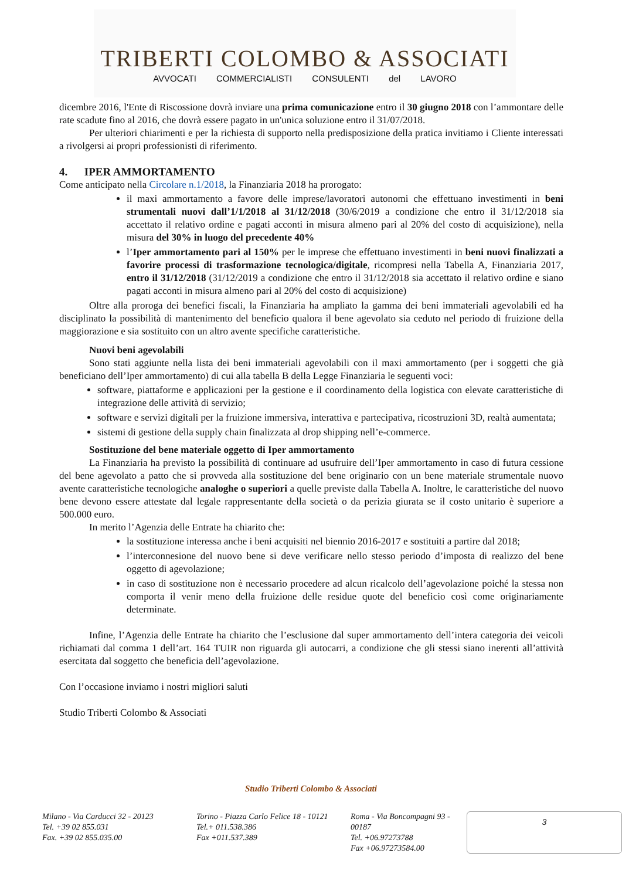TRIBERTI COLOMBO & ASSOCIATI
AVVOCATI COMMERCIALISTI CONSULENTI del LAVORO
dicembre 2016, l'Ente di Riscossione dovrà inviare una prima comunicazione entro il 30 giugno 2018 con l’ammontare delle rate scadute fino al 2016, che dovrà essere pagato in un'unica soluzione entro il 31/07/2018.
Per ulteriori chiarimenti e per la richiesta di supporto nella predisposizione della pratica invitiamo i Cliente interessati a rivolgersi ai propri professionisti di riferimento.
4. IPER AMMORTAMENTO
Come anticipato nella Circolare n.1/2018, la Finanziaria 2018 ha prorogato:
il maxi ammortamento a favore delle imprese/lavoratori autonomi che effettuano investimenti in beni strumentali nuovi dall’1/1/2018 al 31/12/2018 (30/6/2019 a condizione che entro il 31/12/2018 sia accettato il relativo ordine e pagati acconti in misura almeno pari al 20% del costo di acquisizione), nella misura del 30% in luogo del precedente 40%
l’Iper ammortamento pari al 150% per le imprese che effettuano investimenti in beni nuovi finalizzati a favorire processi di trasformazione tecnologica/digitale, ricompresi nella Tabella A, Finanziaria 2017, entro il 31/12/2018 (31/12/2019 a condizione che entro il 31/12/2018 sia accettato il relativo ordine e siano pagati acconti in misura almeno pari al 20% del costo di acquisizione)
Oltre alla proroga dei benefici fiscali, la Finanziaria ha ampliato la gamma dei beni immateriali agevolabili ed ha disciplinato la possibilità di mantenimento del beneficio qualora il bene agevolato sia ceduto nel periodo di fruizione della maggiorazione e sia sostituito con un altro avente specifiche caratteristiche.
Nuovi beni agevolabili
Sono stati aggiunte nella lista dei beni immateriali agevolabili con il maxi ammortamento (per i soggetti che già beneficiano dell’Iper ammortamento) di cui alla tabella B della Legge Finanziaria le seguenti voci:
software, piattaforme e applicazioni per la gestione e il coordinamento della logistica con elevate caratteristiche di integrazione delle attività di servizio;
software e servizi digitali per la fruizione immersiva, interattiva e partecipativa, ricostruzioni 3D, realtà aumentata;
sistemi di gestione della supply chain finalizzata al drop shipping nell’e-commerce.
Sostituzione del bene materiale oggetto di Iper ammortamento
La Finanziaria ha previsto la possibilità di continuare ad usufruire dell’Iper ammortamento in caso di futura cessione del bene agevolato a patto che si provveda alla sostituzione del bene originario con un bene materiale strumentale nuovo avente caratteristiche tecnologiche analoghe o superiori a quelle previste dalla Tabella A. Inoltre, le caratteristiche del nuovo bene devono essere attestate dal legale rappresentante della società o da perizia giurata se il costo unitario è superiore a 500.000 euro.
In merito l’Agenzia delle Entrate ha chiarito che:
la sostituzione interessa anche i beni acquisiti nel biennio 2016-2017 e sostituiti a partire dal 2018;
l’interconnesione del nuovo bene si deve verificare nello stesso periodo d’imposta di realizzo del bene oggetto di agevolazione;
in caso di sostituzione non è necessario procedere ad alcun ricalcolo dell’agevolazione poiché la stessa non comporta il venir meno della fruizione delle residue quote del beneficio così come originariamente determinate.
Infine, l’Agenzia delle Entrate ha chiarito che l’esclusione dal super ammortamento dell’intera categoria dei veicoli richiamati dal comma 1 dell’art. 164 TUIR non riguarda gli autocarri, a condizione che gli stessi siano inerenti all’attività esercitata dal soggetto che beneficia dell’agevolazione.
Con l’occasione inviamo i nostri migliori saluti
Studio Triberti Colombo & Associati
Studio Triberti Colombo & Associati
Milano - Via Carducci 32 - 20123
Tel. +39 02 855.031
Fax. +39 02 855.035.00
Torino - Piazza Carlo Felice 18 - 10121
Tel.+ 011.538.386
Fax +011.537.389
Roma - Via Boncompagni 93 - 00187
Tel. +06.97273788
Fax +06.97273584.00
3